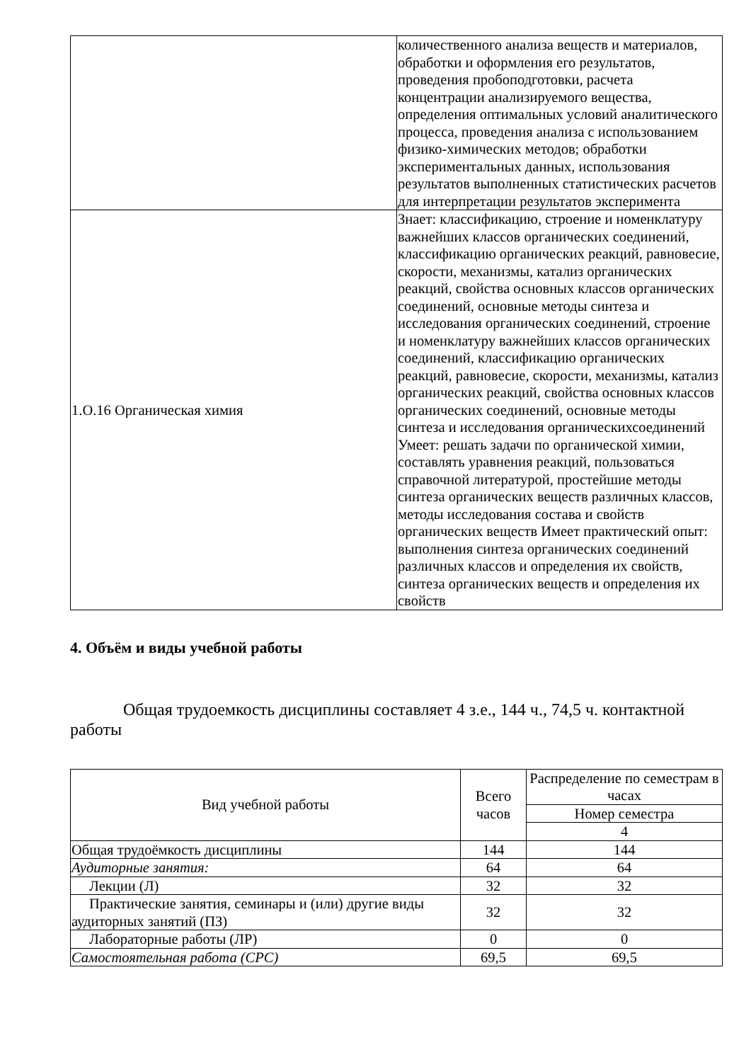| | количественного анализа веществ и материалов, обработки и оформления его результатов, проведения пробоподготовки, расчета концентрации анализируемого вещества, определения оптимальных условий аналитического процесса, проведения анализа с использованием физико-химических методов; обработки экспериментальных данных, использования результатов выполненных статистических расчетов для интерпретации результатов эксперимента |
| 1.О.16 Органическая химия | Знает: классификацию, строение и номенклатуру важнейших классов органических соединений, классификацию органических реакций, равновесие, скорости, механизмы, катализ органических реакций, свойства основных классов органических соединений, основные методы синтеза и исследования органических соединений, строение и номенклатуру важнейших классов органических соединений, классификацию органических реакций, равновесие, скорости, механизмы, катализ органических реакций, свойства основных классов органических соединений, основные методы синтеза и исследования органическихсоединений Умеет: решать задачи по органической химии, составлять уравнения реакций, пользоваться справочной литературой, простейшие методы синтеза органических веществ различных классов, методы исследования состава и свойств органических веществ Имеет практический опыт: выполнения синтеза органических соединений различных классов и определения их свойств, синтеза органических веществ и определения их свойств |
4. Объём и виды учебной работы
Общая трудоемкость дисциплины составляет 4 з.е., 144 ч., 74,5 ч. контактной работы
| Вид учебной работы | Всего часов | Распределение по семестрам в часах |
| --- | --- | --- |
| | | Номер семестра |
| | | 4 |
| Общая трудоёмкость дисциплины | 144 | 144 |
| Аудиторные занятия: | 64 | 64 |
| Лекции (Л) | 32 | 32 |
| Практические занятия, семинары и (или) другие виды аудиторных занятий (ПЗ) | 32 | 32 |
| Лабораторные работы (ЛР) | 0 | 0 |
| Самостоятельная работа (СРС) | 69,5 | 69,5 |